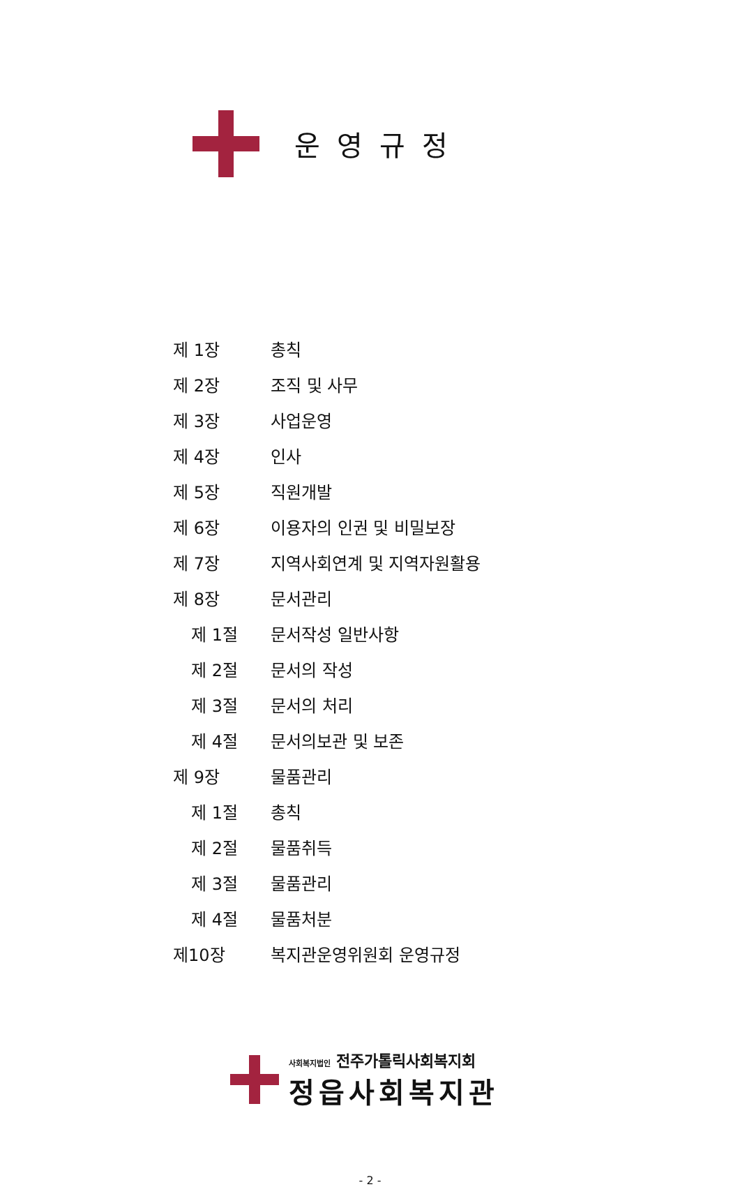운영규정
| 제 1장 | 총칙 |
| 제 2장 | 조직 및 사무 |
| 제 3장 | 사업운영 |
| 제 4장 | 인사 |
| 제 5장 | 직원개발 |
| 제 6장 | 이용자의 인권 및 비밀보장 |
| 제 7장 | 지역사회연계 및 지역자원활용 |
| 제 8장 | 문서관리 |
| 제 1절 | 문서작성 일반사항 |
| 제 2절 | 문서의 작성 |
| 제 3절 | 문서의 처리 |
| 제 4절 | 문서의보관 및 보존 |
| 제 9장 | 물품관리 |
| 제 1절 | 총칙 |
| 제 2절 | 물품취득 |
| 제 3절 | 물품관리 |
| 제 4절 | 물품처분 |
| 제10장 | 복지관운영위원회 운영규정 |
사회복지법인 전주가톨릭사회복지회
정읍사회복지관
- 2 -